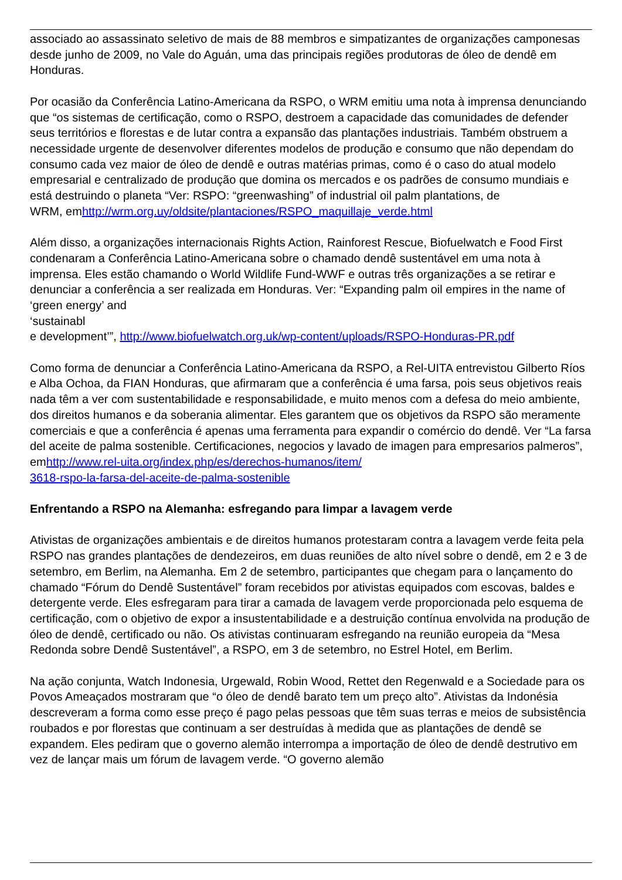associado ao assassinato seletivo de mais de 88 membros e simpatizantes de organizações camponesas desde junho de 2009, no Vale do Aguán, uma das principais regiões produtoras de óleo de dendê em Honduras.
Por ocasião da Conferência Latino-Americana da RSPO, o WRM emitiu uma nota à imprensa denunciando que “os sistemas de certificação, como o RSPO, destroem a capacidade das comunidades de defender seus territórios e florestas e de lutar contra a expansão das plantações industriais. Também obstruem a necessidade urgente de desenvolver diferentes modelos de produção e consumo que não dependam do consumo cada vez maior de óleo de dendê e outras matérias primas, como é o caso do atual modelo empresarial e centralizado de produção que domina os mercados e os padrões de consumo mundiais e está destruindo o planeta “Ver: RSPO: “greenwashing” of industrial oil palm plantations, de
WRM, emhttp://wrm.org.uy/oldsite/plantaciones/RSPO_maquillaje_verde.html
Além disso, a organizações internacionais Rights Action, Rainforest Rescue, Biofuelwatch e Food First condenaram a Conferência Latino-Americana sobre o chamado dendê sustentável em uma nota à imprensa. Eles estão chamando o World Wildlife Fund-WWF e outras três organizações a se retirar e denunciar a conferência a ser realizada em Honduras. Ver: “Expanding palm oil empires in the name of ‘green energy’ and
‘sustainabl
e development’”, http://www.biofuelwatch.org.uk/wp-content/uploads/RSPO-Honduras-PR.pdf
Como forma de denunciar a Conferência Latino-Americana da RSPO, a Rel-UITA entrevistou Gilberto Ríos e Alba Ochoa, da FIAN Honduras, que afirmaram que a conferência é uma farsa, pois seus objetivos reais nada têm a ver com sustentabilidade e responsabilidade, e muito menos com a defesa do meio ambiente, dos direitos humanos e da soberania alimentar. Eles garantem que os objetivos da RSPO são meramente comerciais e que a conferência é apenas uma ferramenta para expandir o comércio do dendê. Ver “La farsa del aceite de palma sostenible. Certificaciones, negocios y lavado de imagen para empresarios palmeros”,
emhttp://www.rel-uita.org/index.php/es/derechos-humanos/item/
3618-rspo-la-farsa-del-aceite-de-palma-sostenible
Enfrentando a RSPO na Alemanha: esfregando para limpar a lavagem verde
Ativistas de organizações ambientais e de direitos humanos protestaram contra a lavagem verde feita pela RSPO nas grandes plantações de dendezeiros, em duas reuniões de alto nível sobre o dendê, em 2 e 3 de setembro, em Berlim, na Alemanha. Em 2 de setembro, participantes que chegam para o lançamento do chamado “Fórum do Dendê Sustentável” foram recebidos por ativistas equipados com escovas, baldes e detergente verde. Eles esfregaram para tirar a camada de lavagem verde proporcionada pelo esquema de certificação, com o objetivo de expor a insustentabilidade e a destruição contínua envolvida na produção de óleo de dendê, certificado ou não. Os ativistas continuaram esfregando na reunião europeia da “Mesa Redonda sobre Dendê Sustentável”, a RSPO, em 3 de setembro, no Estrel Hotel, em Berlim.
Na ação conjunta, Watch Indonesia, Urgewald, Robin Wood, Rettet den Regenwald e a Sociedade para os Povos Ameaçados mostraram que “o óleo de dendê barato tem um preço alto”. Ativistas da Indonésia descreveram a forma como esse preço é pago pelas pessoas que têm suas terras e meios de subsistência roubados e por florestas que continuam a ser destruídas à medida que as plantações de dendê se expandem. Eles pediram que o governo alemão interrompa a importação de óleo de dendê destrutivo em vez de lançar mais um fórum de lavagem verde. “O governo alemão